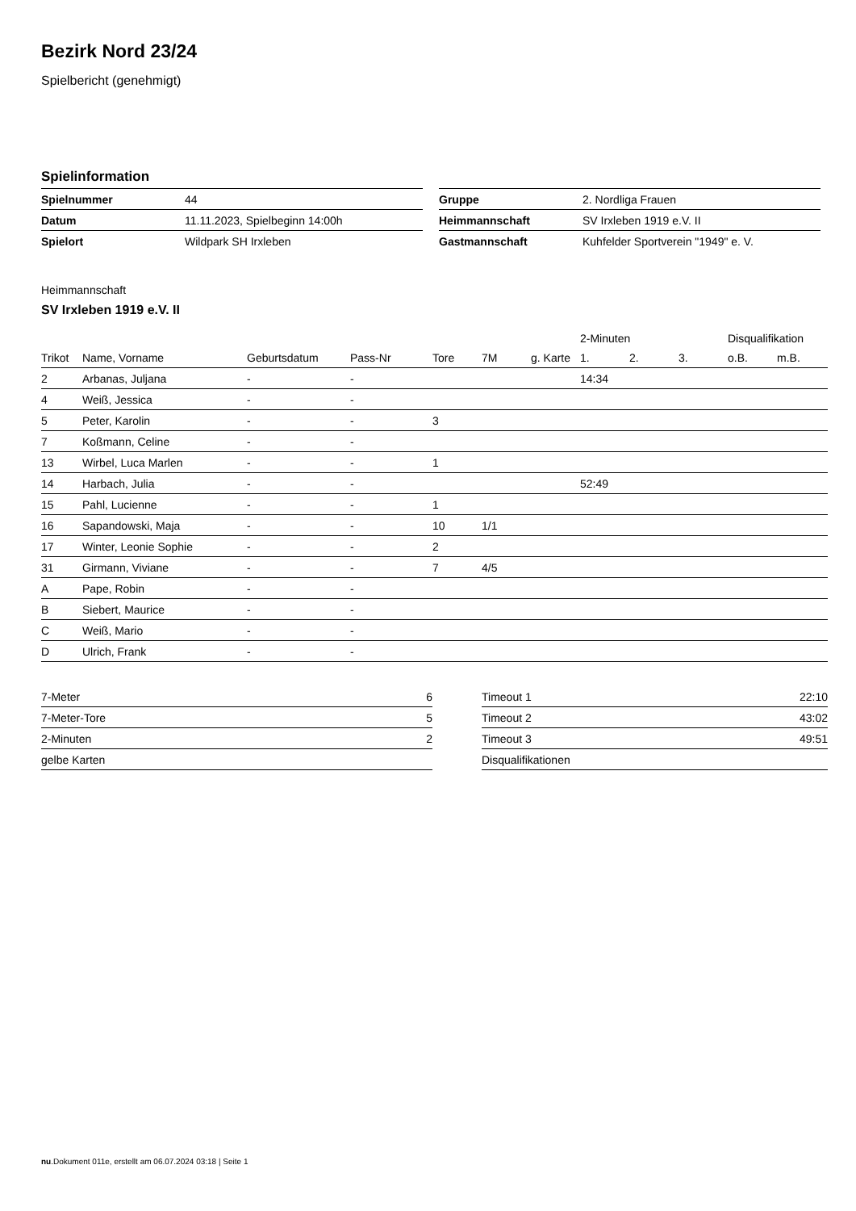Bezirk Nord 23/24
Spielbericht (genehmigt)
Spielinformation
| Spielnummer | 44 |
| Datum | 11.11.2023, Spielbeginn 14:00h |
| Spielort | Wildpark SH Irxleben |
| Gruppe | 2. Nordliga Frauen |
| Heimmannschaft | SV Irxleben 1919 e.V. II |
| Gastmannschaft | Kuhfelder Sportverein "1949" e. V. |
Heimmannschaft
SV Irxleben 1919 e.V. II
| | | | | | | | 2-Minuten | | | Disqualifikation | |
| --- | --- | --- | --- | --- | --- | --- | --- | --- | --- | --- | --- |
| Trikot | Name, Vorname | Geburtsdatum | Pass-Nr | Tore | 7M | g. Karte | 1. | 2. | 3. | o.B. | m.B. |
| 2 | Arbanas, Juljana | - | - | | | | 14:34 | | | | |
| 4 | Weiß, Jessica | - | - | | | | | | | | |
| 5 | Peter, Karolin | - | - | 3 | | | | | | | |
| 7 | Koßmann, Celine | - | - | | | | | | | | |
| 13 | Wirbel, Luca Marlen | - | - | 1 | | | | | | | |
| 14 | Harbach, Julia | - | - | | | | 52:49 | | | | |
| 15 | Pahl, Lucienne | - | - | 1 | | | | | | | |
| 16 | Sapandowski, Maja | - | - | 10 | 1/1 | | | | | | |
| 17 | Winter, Leonie Sophie | - | - | 2 | | | | | | | |
| 31 | Girmann, Viviane | - | - | 7 | 4/5 | | | | | | |
| A | Pape, Robin | - | - | | | | | | | | |
| B | Siebert, Maurice | - | - | | | | | | | | |
| C | Weiß, Mario | - | - | | | | | | | | |
| D | Ulrich, Frank | - | - | | | | | | | | |
| 7-Meter | 6 |
| 7-Meter-Tore | 5 |
| 2-Minuten | 2 |
| gelbe Karten | |
| Timeout 1 | 22:10 |
| Timeout 2 | 43:02 |
| Timeout 3 | 49:51 |
| Disqualifikationen | |
nu.Dokument 011e, erstellt am 06.07.2024 03:18 | Seite 1